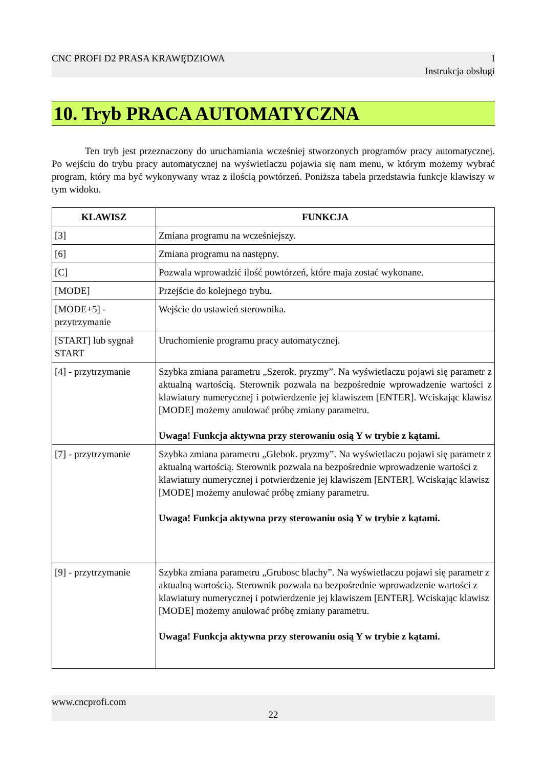CNC PROFI D2 PRASA KRAWĘDZIOWA I
Instrukcja obsługi
10. Tryb PRACA AUTOMATYCZNA
Ten tryb jest przeznaczony do uruchamiania wcześniej stworzonych programów pracy automatycznej. Po wejściu do trybu pracy automatycznej na wyświetlaczu pojawia się nam menu, w którym możemy wybrać program, który ma być wykonywany wraz z ilością powtórzeń. Poniższa tabela przedstawia funkcje klawiszy w tym widoku.
| KLAWISZ | FUNKCJA |
| --- | --- |
| [3] | Zmiana programu na wcześniejszy. |
| [6] | Zmiana programu na następny. |
| [C] | Pozwala wprowadzić ilość powtórzeń, które maja zostać wykonane. |
| [MODE] | Przejście do kolejnego trybu. |
| [MODE+5] - przytrzymanie | Wejście do ustawień sterownika. |
| [START] lub sygnał START | Uruchomienie programu pracy automatycznej. |
| [4] - przytrzymanie | Szybka zmiana parametru „Szerok. pryzmy”. Na wyświetlaczu pojawi się parametr z aktualną wartością. Sterownik pozwala na bezpośrednie wprowadzenie wartości z klawiatury numerycznej i potwierdzenie jej klawiszem [ENTER]. Wciskając klawisz [MODE] możemy anulować próbę zmiany parametru. Uwaga! Funkcja aktywna przy sterowaniu osią Y w trybie z kątami. |
| [7] - przytrzymanie | Szybka zmiana parametru „Glebok. pryzmy”. Na wyświetlaczu pojawi się parametr z aktualną wartością. Sterownik pozwala na bezpośrednie wprowadzenie wartości z klawiatury numerycznej i potwierdzenie jej klawiszem [ENTER]. Wciskając klawisz [MODE] możemy anulować próbę zmiany parametru. Uwaga! Funkcja aktywna przy sterowaniu osią Y w trybie z kątami. |
| [9] - przytrzymanie | Szybka zmiana parametru „Grubosc blachy”. Na wyświetlaczu pojawi się parametr z aktualną wartością. Sterownik pozwala na bezpośrednie wprowadzenie wartości z klawiatury numerycznej i potwierdzenie jej klawiszem [ENTER]. Wciskając klawisz [MODE] możemy anulować próbę zmiany parametru. Uwaga! Funkcja aktywna przy sterowaniu osią Y w trybie z kątami. |
www.cncprofi.com
22